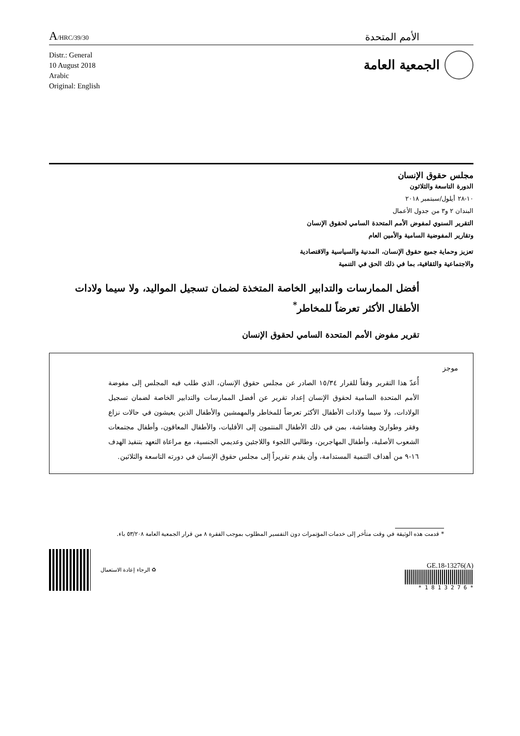A/HRC/39/30
الأمم المتحدة
Distr.: General
10 August 2018
Arabic
Original: English
الجمعية العامة
مجلس حقوق الإنسان
الدورة التاسعة والثلاثون
١٠-٢٨ أيلول/سبتمبر ٢٠١٨
البندان ٢ و٣ من جدول الأعمال
التقرير السنوي لمفوض الأمم المتحدة السامي لحقوق الإنسان
وتقارير المفوضية السامية والأمين العام
تعزيز وحماية جميع حقوق الإنسان، المدنية والسياسية والاقتصادية
والاجتماعية والثقافية، بما في ذلك الحق في التنمية
أفضل الممارسات والتدابير الخاصة المتخذة لضمان تسجيل المواليد، ولا سيما ولادات الأطفال الأكثر تعرضاً للمخاطر<sup>*</sup>
تقرير مفوض الأمم المتحدة السامي لحقوق الإنسان
موجز
أُعدّ هذا التقرير وفقاً للقرار ١٥/٣٤ الصادر عن مجلس حقوق الإنسان، الذي طلب فيه المجلس إلى مفوضة الأمم المتحدة السامية لحقوق الإنسان إعداد تقرير عن أفضل الممارسات والتدابير الخاصة لضمان تسجيل الولادات، ولا سيما ولادات الأطفال الأكثر تعرضاً للمخاطر والمهمشين والأطفال الذين يعيشون في حالات نزاع وفقر وطوارئ وهشاشة، بمن في ذلك الأطفال المنتمون إلى الأقليات، والأطفال المعاقون، وأطفال مجتمعات الشعوب الأصلية، وأطفال المهاجرين، وطالبي اللجوء واللاجئين وعديمي الجنسية، مع مراعاة التعهد بتنفيذ الهدف ١٦-٩ من أهداف التنمية المستدامة، وأن يقدم تقريراً إلى مجلس حقوق الإنسان في دورته التاسعة والثلاثين.
* قدمت هذه الوثيقة في وقت متأخر إلى خدمات المؤتمرات دون التفسير المطلوب بموجب الفقرة ٨ من قرار الجمعية العامة ٥٣/٢٠٨ باء.
الرجاء إعادة الاستعمال ♻
GE.18-13276(A)
* 1 8 1 3 2 7 6 *